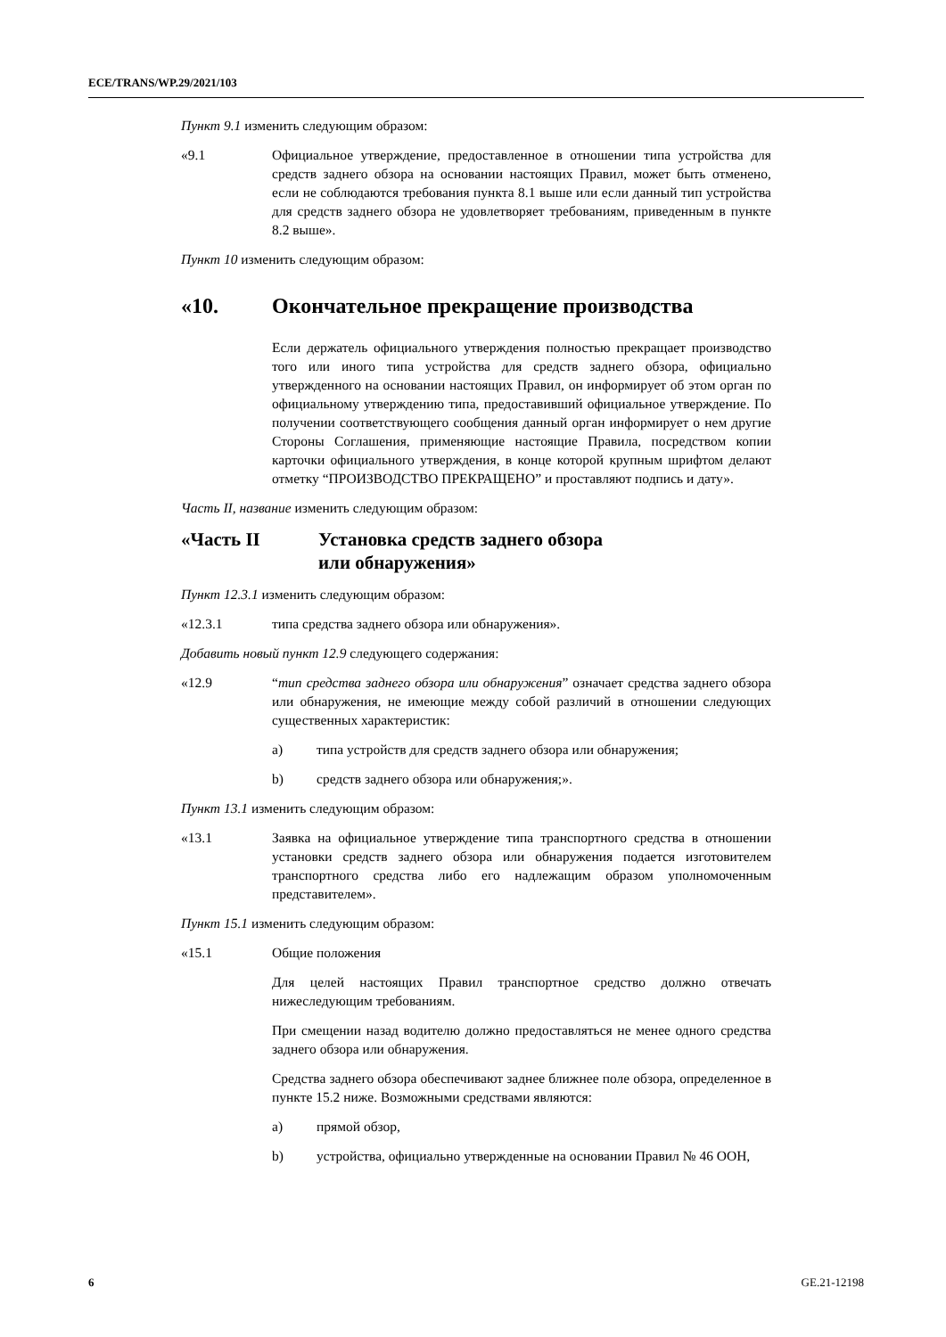ECE/TRANS/WP.29/2021/103
Пункт 9.1 изменить следующим образом:
«9.1 Официальное утверждение, предоставленное в отношении типа устройства для средств заднего обзора на основании настоящих Правил, может быть отменено, если не соблюдаются требования пункта 8.1 выше или если данный тип устройства для средств заднего обзора не удовлетворяет требованиям, приведенным в пункте 8.2 выше».
Пункт 10 изменить следующим образом:
«10. Окончательное прекращение производства
Если держатель официального утверждения полностью прекращает производство того или иного типа устройства для средств заднего обзора, официально утвержденного на основании настоящих Правил, он информирует об этом орган по официальному утверждению типа, предоставивший официальное утверждение. По получении соответствующего сообщения данный орган информирует о нем другие Стороны Соглашения, применяющие настоящие Правила, посредством копии карточки официального утверждения, в конце которой крупным шрифтом делают отметку “ПРОИЗВОДСТВО ПРЕКРАЩЕНО” и проставляют подпись и дату».
Часть II, название изменить следующим образом:
«Часть II Установка средств заднего обзора
или обнаружения»
Пункт 12.3.1 изменить следующим образом:
«12.3.1 типа средства заднего обзора или обнаружения».
Добавить новый пункт 12.9 следующего содержания:
«12.9 “тип средства заднего обзора или обнаружения” означает средства заднего обзора или обнаружения, не имеющие между собой различий в отношении следующих существенных характеристик:
a) типа устройств для средств заднего обзора или обнаружения;
b) средств заднего обзора или обнаружения;».
Пункт 13.1 изменить следующим образом:
«13.1 Заявка на официальное утверждение типа транспортного средства в отношении установки средств заднего обзора или обнаружения подается изготовителем транспортного средства либо его надлежащим образом уполномоченным представителем».
Пункт 15.1 изменить следующим образом:
«15.1 Общие положения
Для целей настоящих Правил транспортное средство должно отвечать нижеследующим требованиям.
При смещении назад водителю должно предоставляться не менее одного средства заднего обзора или обнаружения.
Средства заднего обзора обеспечивают заднее ближнее поле обзора, определенное в пункте 15.2 ниже. Возможными средствами являются:
a) прямой обзор,
b) устройства, официально утвержденные на основании Правил № 46 ООН,
6 GE.21-12198